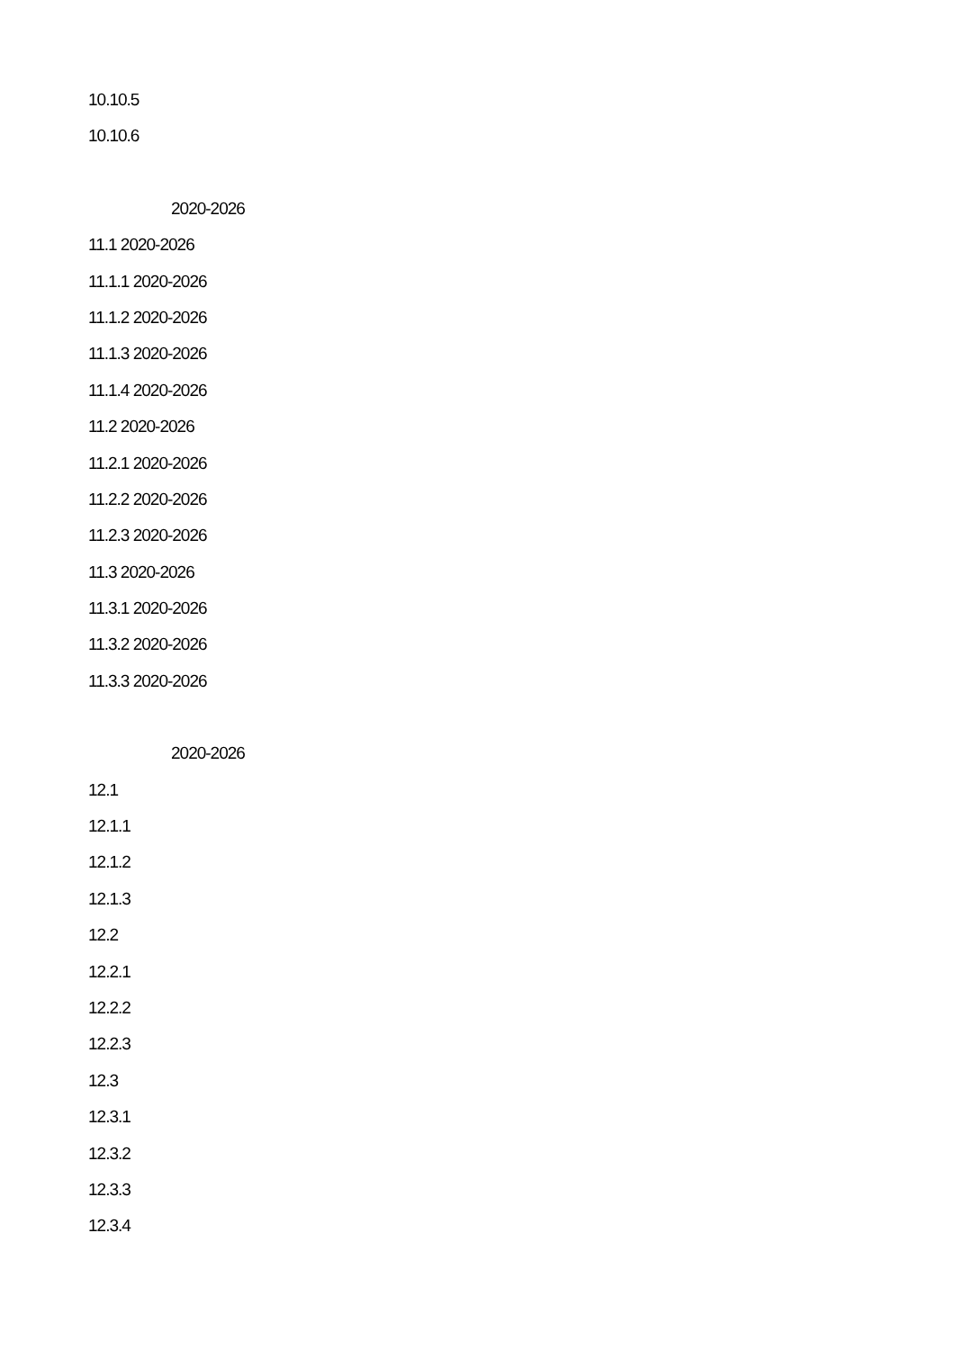10.10.5
10.10.6
2020-2026
11.1 2020-2026
11.1.1 2020-2026
11.1.2 2020-2026
11.1.3 2020-2026
11.1.4 2020-2026
11.2 2020-2026
11.2.1 2020-2026
11.2.2 2020-2026
11.2.3 2020-2026
11.3 2020-2026
11.3.1 2020-2026
11.3.2 2020-2026
11.3.3 2020-2026
2020-2026
12.1
12.1.1
12.1.2
12.1.3
12.2
12.2.1
12.2.2
12.2.3
12.3
12.3.1
12.3.2
12.3.3
12.3.4